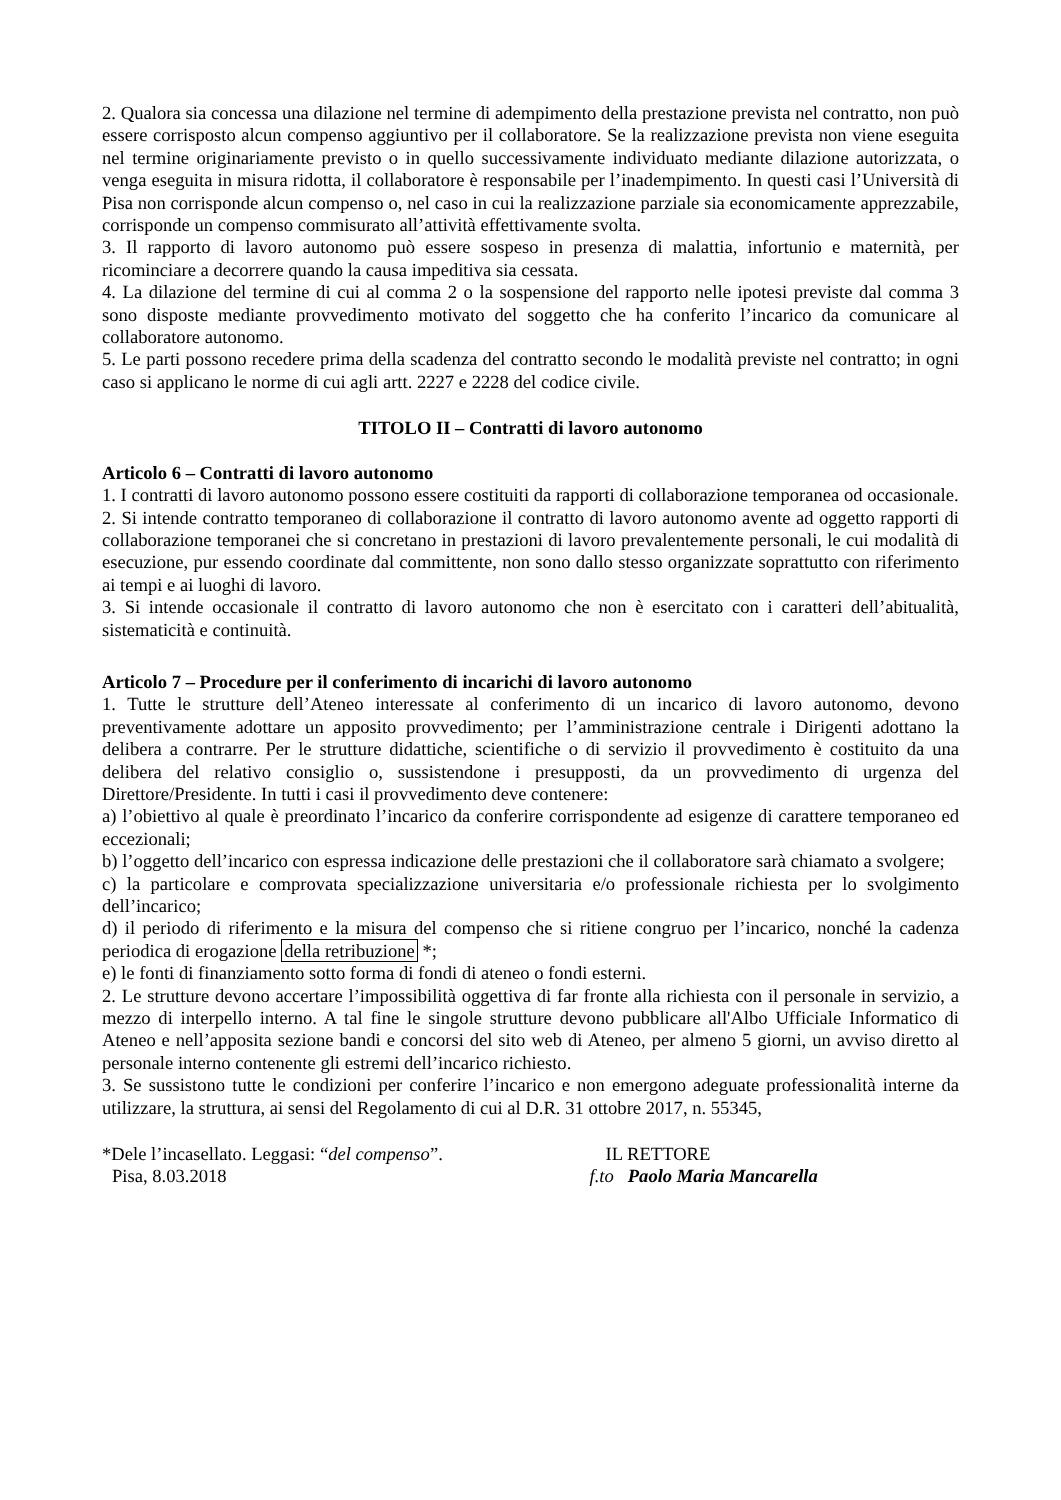2. Qualora sia concessa una dilazione nel termine di adempimento della prestazione prevista nel contratto, non può essere corrisposto alcun compenso aggiuntivo per il collaboratore. Se la realizzazione prevista non viene eseguita nel termine originariamente previsto o in quello successivamente individuato mediante dilazione autorizzata, o venga eseguita in misura ridotta, il collaboratore è responsabile per l’inadempimento. In questi casi l’Università di Pisa non corrisponde alcun compenso o, nel caso in cui la realizzazione parziale sia economicamente apprezzabile, corrisponde un compenso commisurato all’attività effettivamente svolta.
3. Il rapporto di lavoro autonomo può essere sospeso in presenza di malattia, infortunio e maternità, per ricominciare a decorrere quando la causa impeditiva sia cessata.
4. La dilazione del termine di cui al comma 2 o la sospensione del rapporto nelle ipotesi previste dal comma 3 sono disposte mediante provvedimento motivato del soggetto che ha conferito l’incarico da comunicare al collaboratore autonomo.
5. Le parti possono recedere prima della scadenza del contratto secondo le modalità previste nel contratto; in ogni caso si applicano le norme di cui agli artt. 2227 e 2228 del codice civile.
TITOLO II – Contratti di lavoro autonomo
Articolo 6 – Contratti di lavoro autonomo
1. I contratti di lavoro autonomo possono essere costituiti da rapporti di collaborazione temporanea od occasionale.
2. Si intende contratto temporaneo di collaborazione il contratto di lavoro autonomo avente ad oggetto rapporti di collaborazione temporanei che si concretano in prestazioni di lavoro prevalentemente personali, le cui modalità di esecuzione, pur essendo coordinate dal committente, non sono dallo stesso organizzate soprattutto con riferimento ai tempi e ai luoghi di lavoro.
3. Si intende occasionale il contratto di lavoro autonomo che non è esercitato con i caratteri dell’abitualità, sistematicità e continuità.
Articolo 7 – Procedure per il conferimento di incarichi di lavoro autonomo
1. Tutte le strutture dell’Ateneo interessate al conferimento di un incarico di lavoro autonomo, devono preventivamente adottare un apposito provvedimento; per l’amministrazione centrale i Dirigenti adottano la delibera a contrarre. Per le strutture didattiche, scientifiche o di servizio il provvedimento è costituito da una delibera del relativo consiglio o, sussistendone i presupposti, da un provvedimento di urgenza del Direttore/Presidente. In tutti i casi il provvedimento deve contenere:
a) l’obiettivo al quale è preordinato l’incarico da conferire corrispondente ad esigenze di carattere temporaneo ed eccezionali;
b) l’oggetto dell’incarico con espressa indicazione delle prestazioni che il collaboratore sarà chiamato a svolgere;
c) la particolare e comprovata specializzazione universitaria e/o professionale richiesta per lo svolgimento dell’incarico;
d) il periodo di riferimento e la misura del compenso che si ritiene congruo per l’incarico, nonché la cadenza periodica di erogazione della retribuzione *;
e) le fonti di finanziamento sotto forma di fondi di ateneo o fondi esterni.
2. Le strutture devono accertare l’impossibilità oggettiva di far fronte alla richiesta con il personale in servizio, a mezzo di interpello interno. A tal fine le singole strutture devono pubblicare all'Albo Ufficiale Informatico di Ateneo e nell’apposita sezione bandi e concorsi del sito web di Ateneo, per almeno 5 giorni, un avviso diretto al personale interno contenente gli estremi dell’incarico richiesto.
3. Se sussistono tutte le condizioni per conferire l’incarico e non emergono adeguate professionalità interne da utilizzare, la struttura, ai sensi del Regolamento di cui al D.R. 31 ottobre 2017, n. 55345,
*Dele l’incasellato. Leggasi: “del compenso”.
IL RETTORE
Pisa, 8.03.2018 f.to Paolo Maria Mancarella